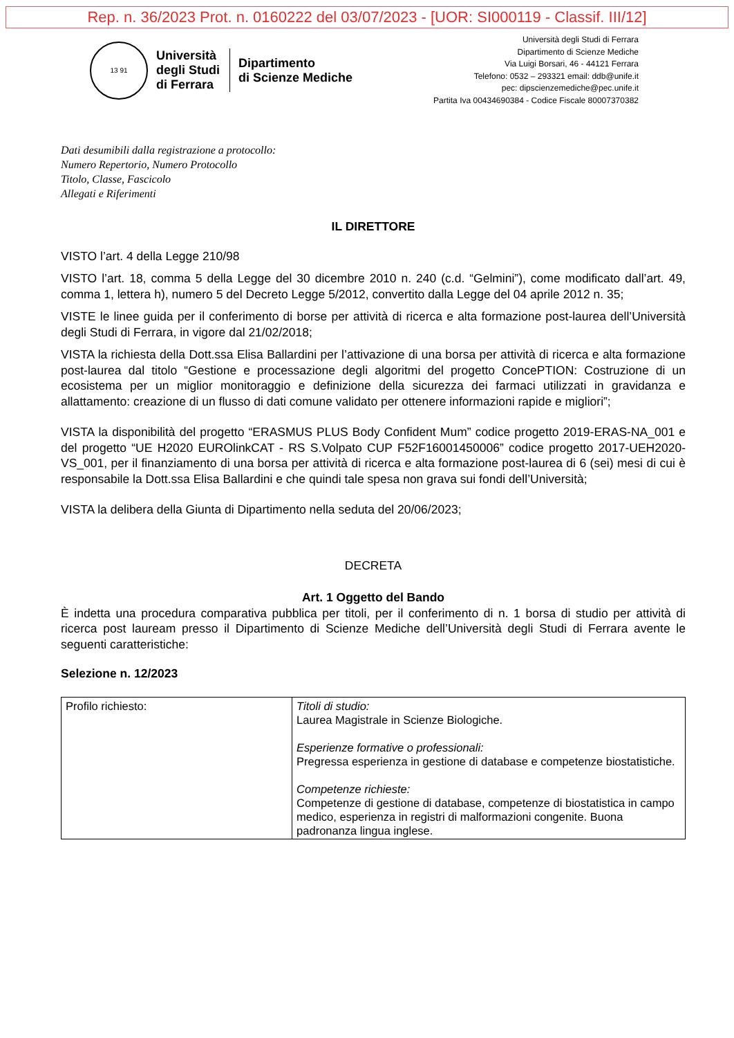Rep. n. 36/2023 Prot. n. 0160222 del 03/07/2023 - [UOR: SI000119 - Classif. III/12]
13 91
Università
degli Studi
di Ferrara
Dipartimento
di Scienze Mediche
Università degli Studi di Ferrara
Dipartimento di Scienze Mediche
Via Luigi Borsari, 46 - 44121 Ferrara
Telefono: 0532 – 293321 email: ddb@unife.it
pec: dipscienzemediche@pec.unife.it
Partita Iva 00434690384 - Codice Fiscale 80007370382
Dati desumibili dalla registrazione a protocollo:
Numero Repertorio, Numero Protocollo
Titolo, Classe, Fascicolo
Allegati e Riferimenti
IL DIRETTORE
VISTO l’art. 4 della Legge 210/98
VISTO l’art. 18, comma 5 della Legge del 30 dicembre 2010 n. 240 (c.d. “Gelmini”), come modificato dall’art. 49, comma 1, lettera h), numero 5 del Decreto Legge 5/2012, convertito dalla Legge del 04 aprile 2012 n. 35;
VISTE le linee guida per il conferimento di borse per attività di ricerca e alta formazione post-laurea dell’Università degli Studi di Ferrara, in vigore dal 21/02/2018;
VISTA la richiesta della Dott.ssa Elisa Ballardini per l’attivazione di una borsa per attività di ricerca e alta formazione post-laurea dal titolo “Gestione e processazione degli algoritmi del progetto ConcePTION: Costruzione di un ecosistema per un miglior monitoraggio e definizione della sicurezza dei farmaci utilizzati in gravidanza e allattamento: creazione di un flusso di dati comune validato per ottenere informazioni rapide e migliori”;
VISTA la disponibilità del progetto “ERASMUS PLUS Body Confident Mum” codice progetto 2019-ERAS-NA_001 e del progetto “UE H2020 EUROlinkCAT - RS S.Volpato CUP F52F16001450006” codice progetto 2017-UEH2020-VS_001, per il finanziamento di una borsa per attività di ricerca e alta formazione post-laurea di 6 (sei) mesi di cui è responsabile la Dott.ssa Elisa Ballardini e che quindi tale spesa non grava sui fondi dell’Università;
VISTA la delibera della Giunta di Dipartimento nella seduta del 20/06/2023;
DECRETA
Art. 1 Oggetto del Bando
È indetta una procedura comparativa pubblica per titoli, per il conferimento di n. 1 borsa di studio per attività di ricerca post lauream presso il Dipartimento di Scienze Mediche dell’Università degli Studi di Ferrara avente le seguenti caratteristiche:
Selezione n. 12/2023
| Profilo richiesto: | Titoli di studio: Laurea Magistrale in Scienze Biologiche. Esperienze formative o professionali: Pregressa esperienza in gestione di database e competenze biostatistiche. Competenze richieste: Competenze di gestione di database, competenze di biostatistica in campo medico, esperienza in registri di malformazioni congenite. Buona padronanza lingua inglese. |